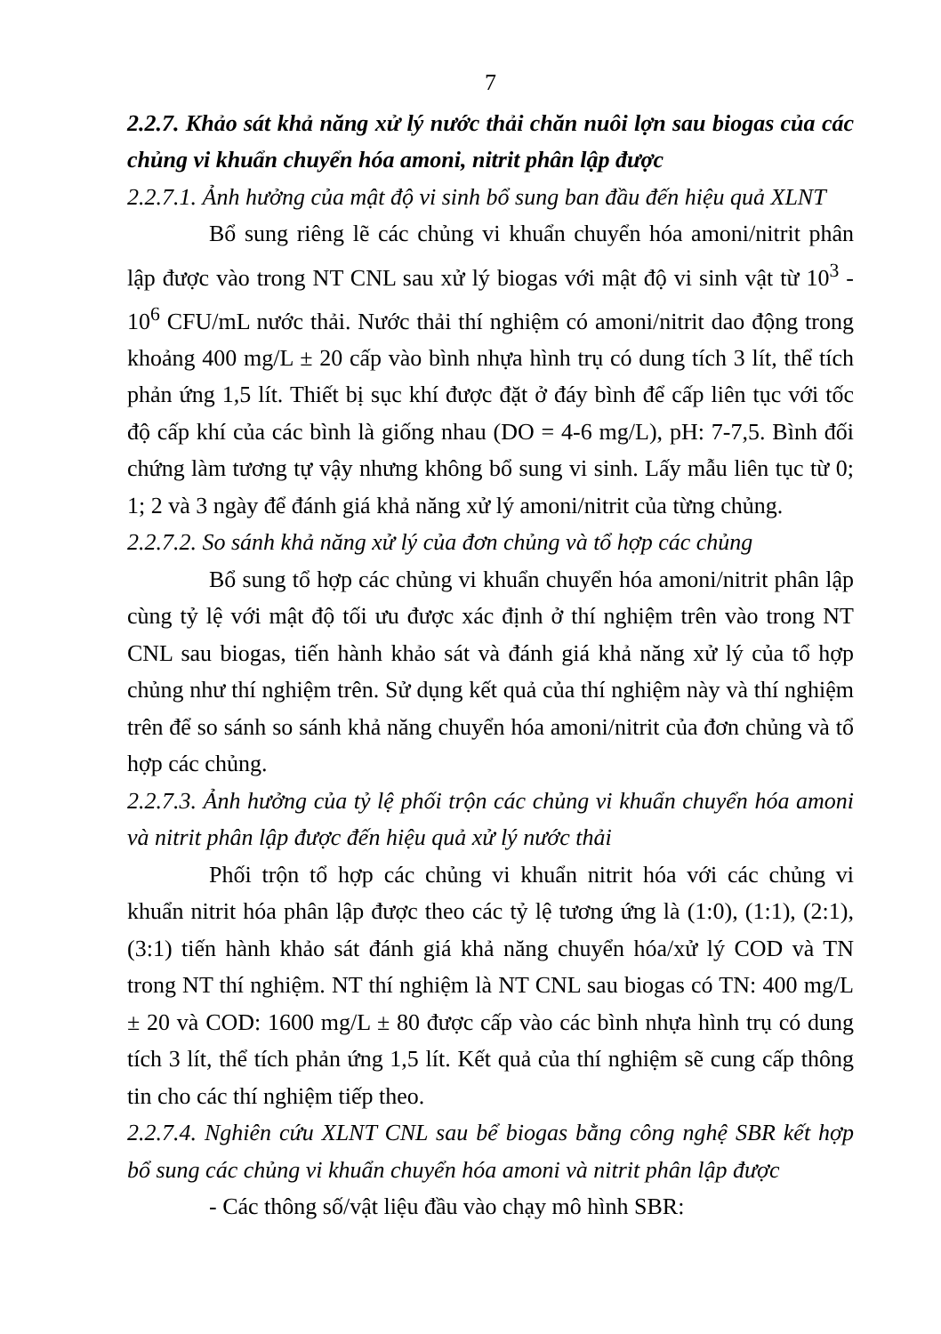7
2.2.7. Khảo sát khả năng xử lý nước thải chăn nuôi lợn sau biogas của các chủng vi khuẩn chuyển hóa amoni, nitrit phân lập được
2.2.7.1. Ảnh hưởng của mật độ vi sinh bổ sung ban đầu đến hiệu quả XLNT
Bổ sung riêng lẽ các chủng vi khuẩn chuyển hóa amoni/nitrit phân lập được vào trong NT CNL sau xử lý biogas với mật độ vi sinh vật từ 10<sup>3</sup> - 10<sup>6</sup> CFU/mL nước thải. Nước thải thí nghiệm có amoni/nitrit dao động trong khoảng 400 mg/L ± 20 cấp vào bình nhựa hình trụ có dung tích 3 lít, thể tích phản ứng 1,5 lít. Thiết bị sục khí được đặt ở đáy bình để cấp liên tục với tốc độ cấp khí của các bình là giống nhau (DO = 4-6 mg/L), pH: 7-7,5. Bình đối chứng làm tương tự vậy nhưng không bổ sung vi sinh. Lấy mẫu liên tục từ 0; 1; 2 và 3 ngày để đánh giá khả năng xử lý amoni/nitrit của từng chủng.
2.2.7.2. So sánh khả năng xử lý của đơn chủng và tổ hợp các chủng
Bổ sung tổ hợp các chủng vi khuẩn chuyển hóa amoni/nitrit phân lập cùng tỷ lệ với mật độ tối ưu được xác định ở thí nghiệm trên vào trong NT CNL sau biogas, tiến hành khảo sát và đánh giá khả năng xử lý của tổ hợp chủng như thí nghiệm trên. Sử dụng kết quả của thí nghiệm này và thí nghiệm trên để so sánh so sánh khả năng chuyển hóa amoni/nitrit của đơn chủng và tổ hợp các chủng.
2.2.7.3. Ảnh hưởng của tỷ lệ phối trộn các chủng vi khuẩn chuyển hóa amoni và nitrit phân lập được đến hiệu quả xử lý nước thải
Phối trộn tổ hợp các chủng vi khuẩn nitrit hóa với các chủng vi khuẩn nitrit hóa phân lập được theo các tỷ lệ tương ứng là (1:0), (1:1), (2:1), (3:1) tiến hành khảo sát đánh giá khả năng chuyển hóa/xử lý COD và TN trong NT thí nghiệm. NT thí nghiệm là NT CNL sau biogas có TN: 400 mg/L ± 20 và COD: 1600 mg/L ± 80 được cấp vào các bình nhựa hình trụ có dung tích 3 lít, thể tích phản ứng 1,5 lít. Kết quả của thí nghiệm sẽ cung cấp thông tin cho các thí nghiệm tiếp theo.
2.2.7.4. Nghiên cứu XLNT CNL sau bể biogas bằng công nghệ SBR kết hợp bổ sung các chủng vi khuẩn chuyển hóa amoni và nitrit phân lập được
- Các thông số/vật liệu đầu vào chạy mô hình SBR: